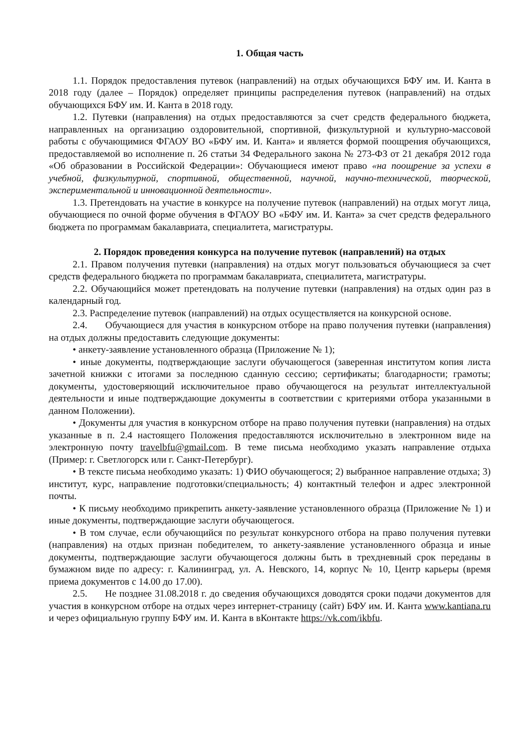1. Общая часть
1.1. Порядок предоставления путевок (направлений) на отдых обучающихся БФУ им. И. Канта в 2018 году (далее – Порядок) определяет принципы распределения путевок (направлений) на отдых обучающихся БФУ им. И. Канта в 2018 году.
1.2. Путевки (направления) на отдых предоставляются за счет средств федерального бюджета, направленных на организацию оздоровительной, спортивной, физкультурной и культурно-массовой работы с обучающимися ФГАОУ ВО «БФУ им. И. Канта» и является формой поощрения обучающихся, предоставляемой во исполнение п. 26 статьи 34 Федерального закона № 273-ФЗ от 21 декабря 2012 года «Об образовании в Российской Федерации»: Обучающиеся имеют право «на поощрение за успехи в учебной, физкультурной, спортивной, общественной, научной, научно-технической, творческой, экспериментальной и инновационной деятельности».
1.3. Претендовать на участие в конкурсе на получение путевок (направлений) на отдых могут лица, обучающиеся по очной форме обучения в ФГАОУ ВО «БФУ им. И. Канта» за счет средств федерального бюджета по программам бакалавриата, специалитета, магистратуры.
2. Порядок проведения конкурса на получение путевок (направлений) на отдых
2.1. Правом получения путевки (направления) на отдых могут пользоваться обучающиеся за счет средств федерального бюджета по программам бакалавриата, специалитета, магистратуры.
2.2. Обучающийся может претендовать на получение путевки (направления) на отдых один раз в календарный год.
2.3. Распределение путевок (направлений) на отдых осуществляется на конкурсной основе.
2.4. Обучающиеся для участия в конкурсном отборе на право получения путевки (направления) на отдых должны предоставить следующие документы:
• анкету-заявление установленного образца (Приложение № 1);
• иные документы, подтверждающие заслуги обучающегося (заверенная институтом копия листа зачетной книжки с итогами за последнюю сданную сессию; сертификаты; благодарности; грамоты; документы, удостоверяющий исключительное право обучающегося на результат интеллектуальной деятельности и иные подтверждающие документы в соответствии с критериями отбора указанными в данном Положении).
• Документы для участия в конкурсном отборе на право получения путевки (направления) на отдых указанные в п. 2.4 настоящего Положения предоставляются исключительно в электронном виде на электронную почту travelbfu@gmail.com. В теме письма необходимо указать направление отдыха (Пример: г. Светлогорск или г. Санкт-Петербург).
• В тексте письма необходимо указать: 1) ФИО обучающегося; 2) выбранное направление отдыха; 3) институт, курс, направление подготовки/специальность; 4) контактный телефон и адрес электронной почты.
• К письму необходимо прикрепить анкету-заявление установленного образца (Приложение № 1) и иные документы, подтверждающие заслуги обучающегося.
• В том случае, если обучающийся по результат конкурсного отбора на право получения путевки (направления) на отдых признан победителем, то анкету-заявление установленного образца и иные документы, подтверждающие заслуги обучающегося должны быть в трехдневный срок переданы в бумажном виде по адресу: г. Калининград, ул. А. Невского, 14, корпус № 10, Центр карьеры (время приема документов с 14.00 до 17.00).
2.5. Не позднее 31.08.2018 г. до сведения обучающихся доводятся сроки подачи документов для участия в конкурсном отборе на отдых через интернет-страницу (сайт) БФУ им. И. Канта www.kantiana.ru и через официальную группу БФУ им. И. Канта в вКонтакте https://vk.com/ikbfu.